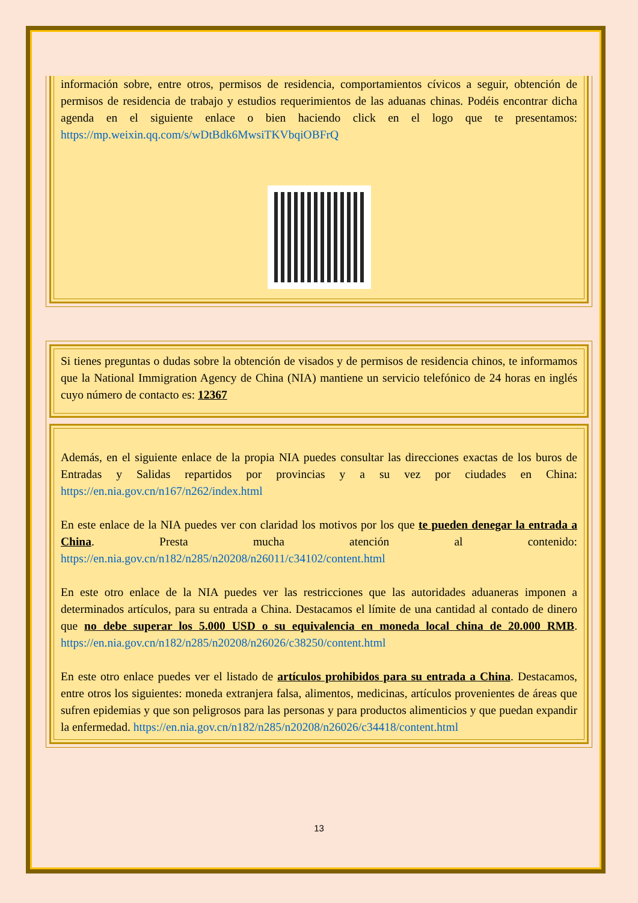información sobre, entre otros, permisos de residencia, comportamientos cívicos a seguir, obtención de permisos de residencia de trabajo y estudios requerimientos de las aduanas chinas. Podéis encontrar dicha agenda en el siguiente enlace o bien haciendo click en el logo que te presentamos: https://mp.weixin.qq.com/s/wDtBdk6MwsiTKVbqiOBFrQ
Si tienes preguntas o dudas sobre la obtención de visados y de permisos de residencia chinos, te informamos que la National Immigration Agency de China (NIA) mantiene un servicio telefónico de 24 horas en inglés cuyo número de contacto es: 12367
Además, en el siguiente enlace de la propia NIA puedes consultar las direcciones exactas de los buros de Entradas y Salidas repartidos por provincias y a su vez por ciudades en China: https://en.nia.gov.cn/n167/n262/index.html
En este enlace de la NIA puedes ver con claridad los motivos por los que te pueden denegar la entrada a China. Presta mucha atención al contenido: https://en.nia.gov.cn/n182/n285/n20208/n26011/c34102/content.html
En este otro enlace de la NIA puedes ver las restricciones que las autoridades aduaneras imponen a determinados artículos, para su entrada a China. Destacamos el límite de una cantidad al contado de dinero que no debe superar los 5.000 USD o su equivalencia en moneda local china de 20.000 RMB. https://en.nia.gov.cn/n182/n285/n20208/n26026/c38250/content.html
En este otro enlace puedes ver el listado de artículos prohibidos para su entrada a China. Destacamos, entre otros los siguientes: moneda extranjera falsa, alimentos, medicinas, artículos provenientes de áreas que sufren epidemias y que son peligrosos para las personas y para productos alimenticios y que puedan expandir la enfermedad. https://en.nia.gov.cn/n182/n285/n20208/n26026/c34418/content.html
13